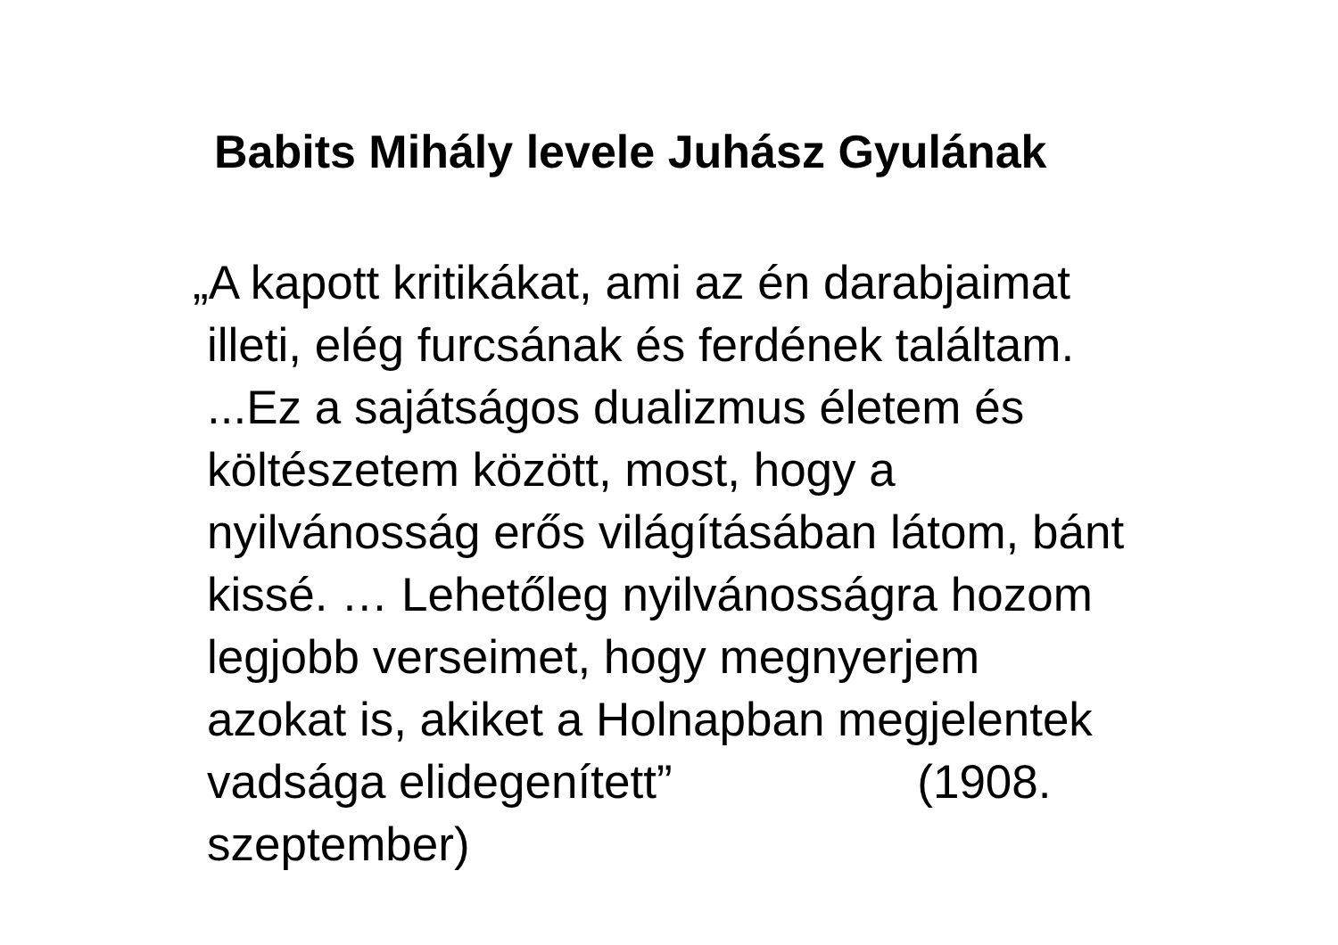Babits Mihály levele Juhász Gyulának
„A kapott kritikákat, ami az én darabjaimat
illeti, elég furcsának és ferdének találtam.
...Ez a sajátságos dualizmus életem és
költészetem között, most, hogy a
nyilvánosság erős világításában látom, bánt
kissé. … Lehetőleg nyilvánosságra hozom
legjobb verseimet, hogy megnyerjem
azokat is, akiket a Holnapban megjelentek
vadsága elidegenített” (1908.
szeptember)